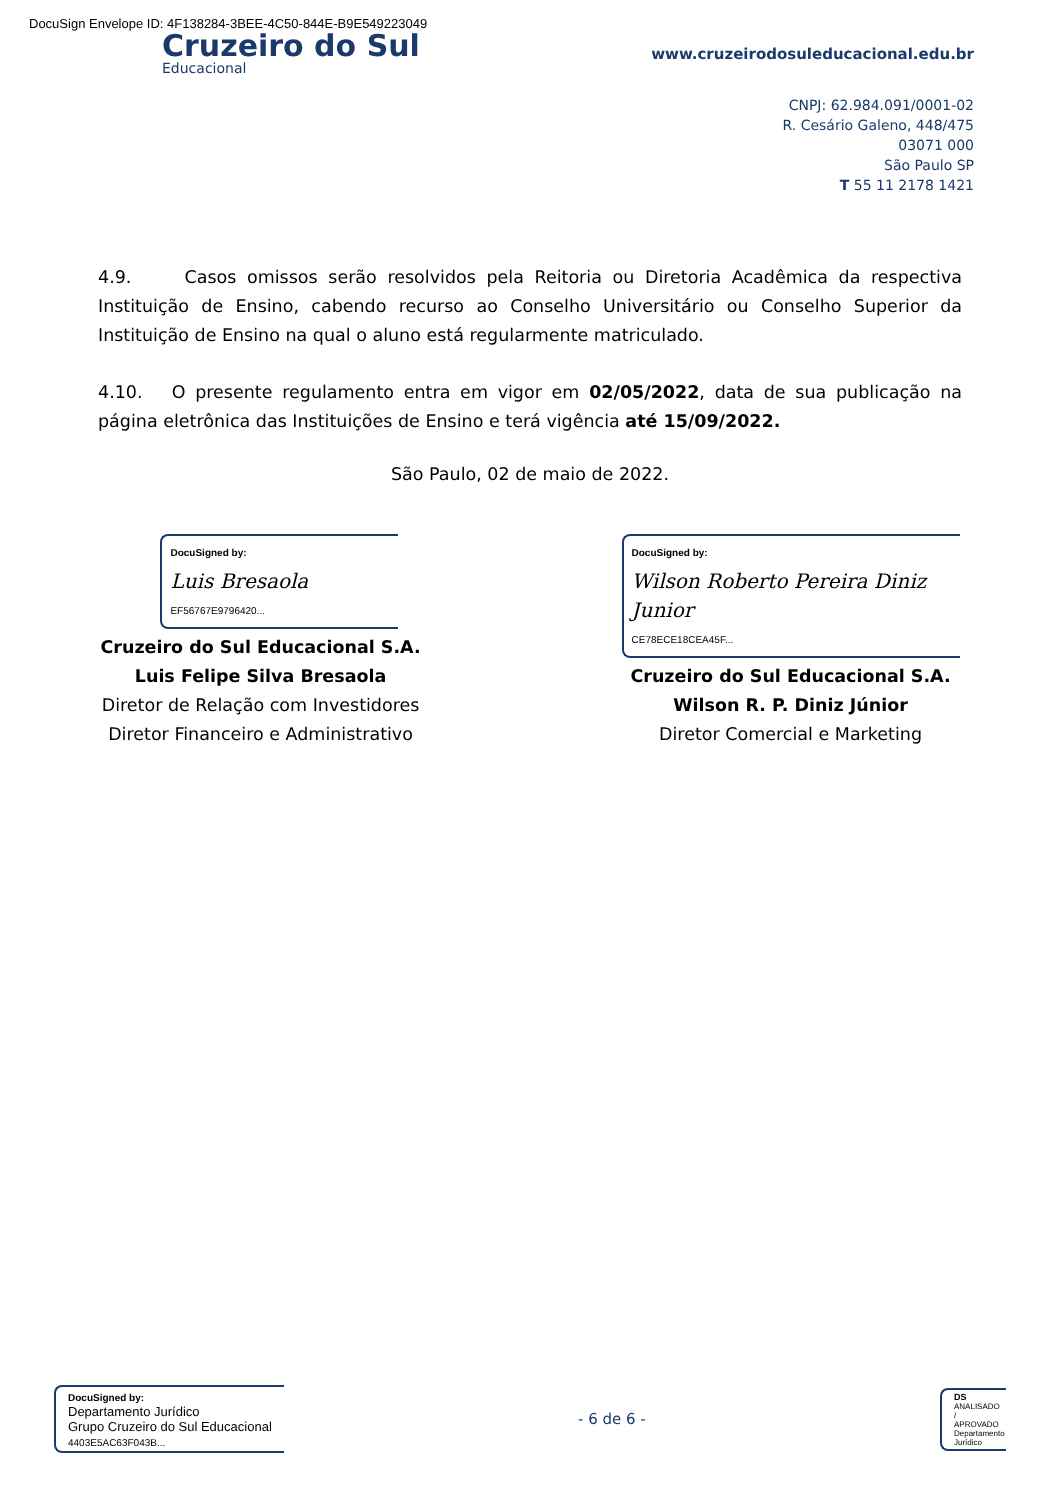DocuSign Envelope ID: 4F138284-3BEE-4C50-844E-B9E549223049
Cruzeiro do Sul
Educacional
www.cruzeirodosuleducacional.edu.br
CNPJ: 62.984.091/0001-02
R. Cesário Galeno, 448/475
03071 000
São Paulo SP
T 55 11 2178 1421
4.9. Casos omissos serão resolvidos pela Reitoria ou Diretoria Acadêmica da respectiva Instituição de Ensino, cabendo recurso ao Conselho Universitário ou Conselho Superior da Instituição de Ensino na qual o aluno está regularmente matriculado.
4.10. O presente regulamento entra em vigor em 02/05/2022, data de sua publicação na página eletrônica das Instituições de Ensino e terá vigência até 15/09/2022.
São Paulo, 02 de maio de 2022.
DocuSigned by:
Luis Bresaola
EF56767E9796420...
Cruzeiro do Sul Educacional S.A.
Luis Felipe Silva Bresaola
Diretor de Relação com Investidores
Diretor Financeiro e Administrativo
DocuSigned by:
Wilson Roberto Pereira Diniz Junior
CE78ECE18CEA45F...
Cruzeiro do Sul Educacional S.A.
Wilson R. P. Diniz Júnior
Diretor Comercial e Marketing
DocuSigned by:
Departamento Jurídico
Grupo Cruzeiro do Sul Educacional
4403E5AC63F043B...
- 6 de 6 -
DS
ANALISADO / APROVADO
Departamento Jurídico